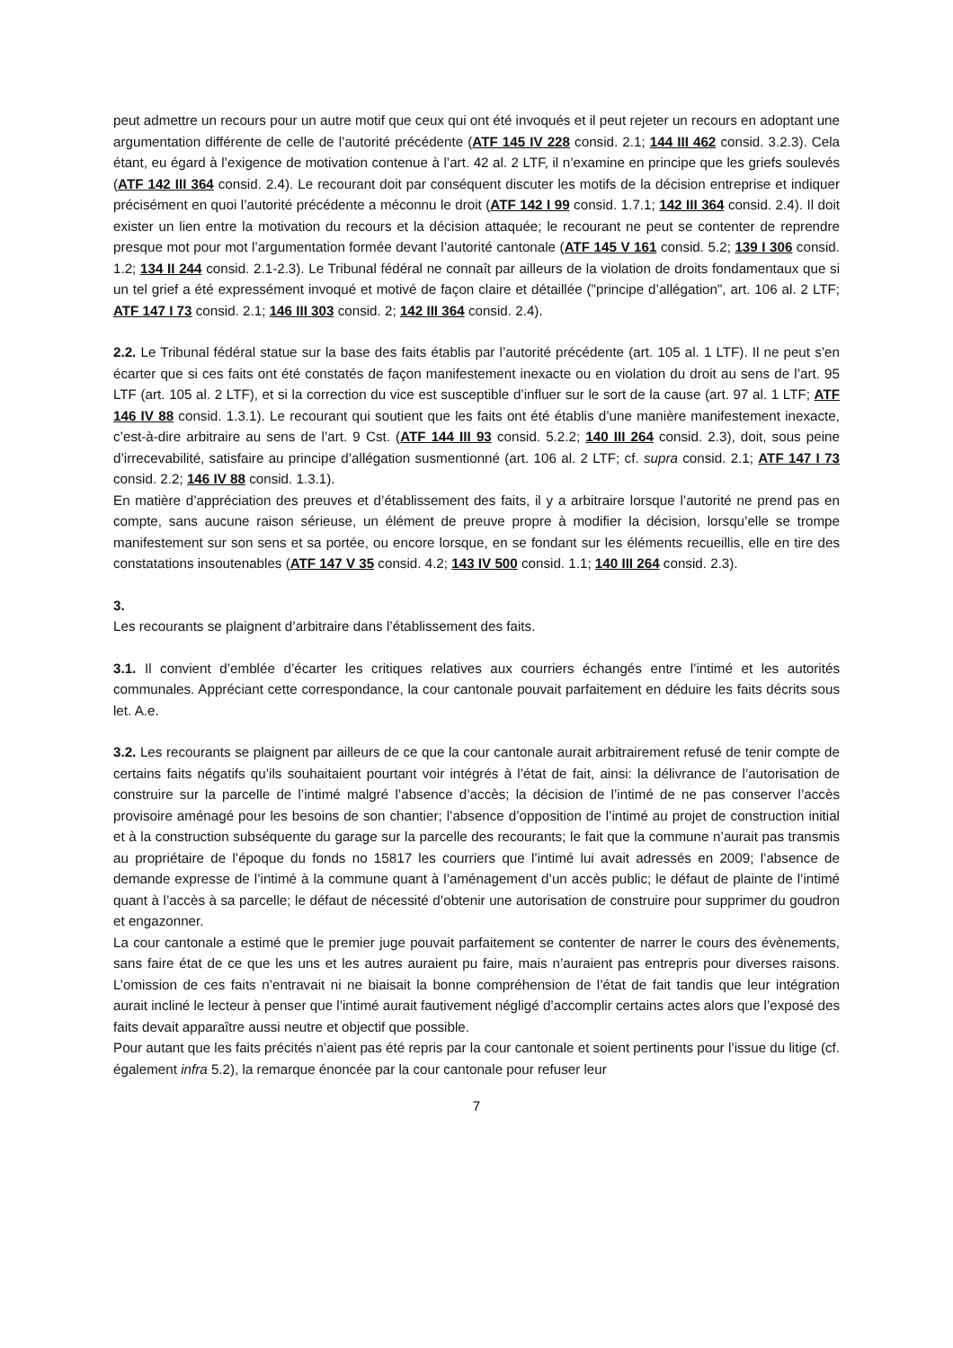peut admettre un recours pour un autre motif que ceux qui ont été invoqués et il peut rejeter un recours en adoptant une argumentation différente de celle de l’autorité précédente (ATF 145 IV 228 consid. 2.1; 144 III 462 consid. 3.2.3). Cela étant, eu égard à l’exigence de motivation contenue à l’art. 42 al. 2 LTF, il n’examine en principe que les griefs soulevés (ATF 142 III 364 consid. 2.4). Le recourant doit par conséquent discuter les motifs de la décision entreprise et indiquer précisément en quoi l’autorité précédente a méconnu le droit (ATF 142 I 99 consid. 1.7.1; 142 III 364 consid. 2.4). Il doit exister un lien entre la motivation du recours et la décision attaquée; le recourant ne peut se contenter de reprendre presque mot pour mot l’argumentation formée devant l’autorité cantonale (ATF 145 V 161 consid. 5.2; 139 I 306 consid. 1.2; 134 II 244 consid. 2.1-2.3). Le Tribunal fédéral ne connaît par ailleurs de la violation de droits fondamentaux que si un tel grief a été expressément invoqué et motivé de façon claire et détaillée ("principe d’allégation", art. 106 al. 2 LTF; ATF 147 I 73 consid. 2.1; 146 III 303 consid. 2; 142 III 364 consid. 2.4).
2.2. Le Tribunal fédéral statue sur la base des faits établis par l’autorité précédente (art. 105 al. 1 LTF). Il ne peut s’en écarter que si ces faits ont été constatés de façon manifestement inexacte ou en violation du droit au sens de l’art. 95 LTF (art. 105 al. 2 LTF), et si la correction du vice est susceptible d’influer sur le sort de la cause (art. 97 al. 1 LTF; ATF 146 IV 88 consid. 1.3.1). Le recourant qui soutient que les faits ont été établis d’une manière manifestement inexacte, c’est-à-dire arbitraire au sens de l’art. 9 Cst. (ATF 144 III 93 consid. 5.2.2; 140 III 264 consid. 2.3), doit, sous peine d’irrecevabilité, satisfaire au principe d’allégation susmentionné (art. 106 al. 2 LTF; cf. supra consid. 2.1; ATF 147 I 73 consid. 2.2; 146 IV 88 consid. 1.3.1).
En matière d’appréciation des preuves et d’établissement des faits, il y a arbitraire lorsque l’autorité ne prend pas en compte, sans aucune raison sérieuse, un élément de preuve propre à modifier la décision, lorsqu’elle se trompe manifestement sur son sens et sa portée, ou encore lorsque, en se fondant sur les éléments recueillis, elle en tire des constatations insoutenables (ATF 147 V 35 consid. 4.2; 143 IV 500 consid. 1.1; 140 III 264 consid. 2.3).
3.
Les recourants se plaignent d’arbitraire dans l’établissement des faits.
3.1. Il convient d’emblée d’écarter les critiques relatives aux courriers échangés entre l’intimé et les autorités communales. Appréciant cette correspondance, la cour cantonale pouvait parfaitement en déduire les faits décrits sous let. A.e.
3.2. Les recourants se plaignent par ailleurs de ce que la cour cantonale aurait arbitrairement refusé de tenir compte de certains faits négatifs qu’ils souhaitaient pourtant voir intégrés à l’état de fait, ainsi: la délivrance de l’autorisation de construire sur la parcelle de l’intimé malgré l’absence d’accès; la décision de l’intimé de ne pas conserver l’accès provisoire aménagé pour les besoins de son chantier; l’absence d’opposition de l’intimé au projet de construction initial et à la construction subséquente du garage sur la parcelle des recourants; le fait que la commune n’aurait pas transmis au propriétaire de l’époque du fonds no 15817 les courriers que l’intimé lui avait adressés en 2009; l’absence de demande expresse de l’intimé à la commune quant à l’aménagement d’un accès public; le défaut de plainte de l’intimé quant à l’accès à sa parcelle; le défaut de nécessité d’obtenir une autorisation de construire pour supprimer du goudron et engazonner.
La cour cantonale a estimé que le premier juge pouvait parfaitement se contenter de narrer le cours des évènements, sans faire état de ce que les uns et les autres auraient pu faire, mais n’auraient pas entrepris pour diverses raisons. L’omission de ces faits n’entravait ni ne biaisait la bonne compréhension de l’état de fait tandis que leur intégration aurait incliné le lecteur à penser que l’intimé aurait fautivement négligé d’accomplir certains actes alors que l’exposé des faits devait apparaître aussi neutre et objectif que possible.
Pour autant que les faits précités n’aient pas été repris par la cour cantonale et soient pertinents pour l’issue du litige (cf. également infra 5.2), la remarque énoncée par la cour cantonale pour refuser leur
7